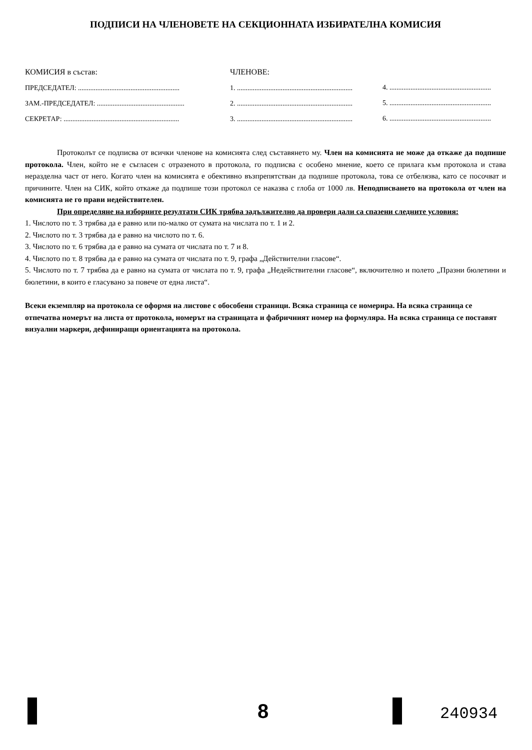ПОДПИСИ НА ЧЛЕНОВЕТЕ НА СЕКЦИОННАТА ИЗБИРАТЕЛНА КОМИСИЯ
КОМИСИЯ в състав:
ПРЕДСЕДАТЕЛ: ..........................................................
ЗАМ.-ПРЕДСЕДАТЕЛ: ..................................................
СЕКРЕТАР: ..................................................................
ЧЛЕНОВЕ:
1. ..................................................................
2. ..................................................................
3. ..................................................................
4. ..........................................................
5. ..........................................................
6. ..........................................................
Протоколът се подписва от всички членове на комисията след съставянето му. Член на комисията не може да откаже да подпише протокола. Член, който не е съгласен с отразеното в протокола, го подписва с особено мнение, което се прилага към протокола и става неразделна част от него. Когато член на комисията е обективно възпрепятстван да подпише протокола, това се отбелязва, като се посочват и причините. Член на СИК, който откаже да подпише този протокол се наказва с глоба от 1000 лв. Неподписването на протокола от член на комисията не го прави недействителен.
При определяне на изборните резултати СИК трябва задължително да провери дали са спазени следните условия:
1. Числото по т. 3 трябва да е равно или по-малко от сумата на числата по т. 1 и 2.
2. Числото по т. 3 трябва да е равно на числото по т. 6.
3. Числото по т. 6 трябва да е равно на сумата от числата по т. 7 и 8.
4. Числото по т. 8 трябва да е равно на сумата от числата по т. 9, графа „Действителни гласове“.
5. Числото по т. 7 трябва да е равно на сумата от числата по т. 9, графа „Недействителни гласове“, включително и полето „Празни бюлетини и бюлетини, в които е гласувано за повече от една листа“.
Всеки екземпляр на протокола се оформя на листове с обособени страници. Всяка страница се номерира. На всяка страница се отпечатва номерът на листа от протокола, номерът на страницата и фабричният номер на формуляра. На всяка страница се поставят визуални маркери, дефиниращи ориентацията на протокола.
8 240934